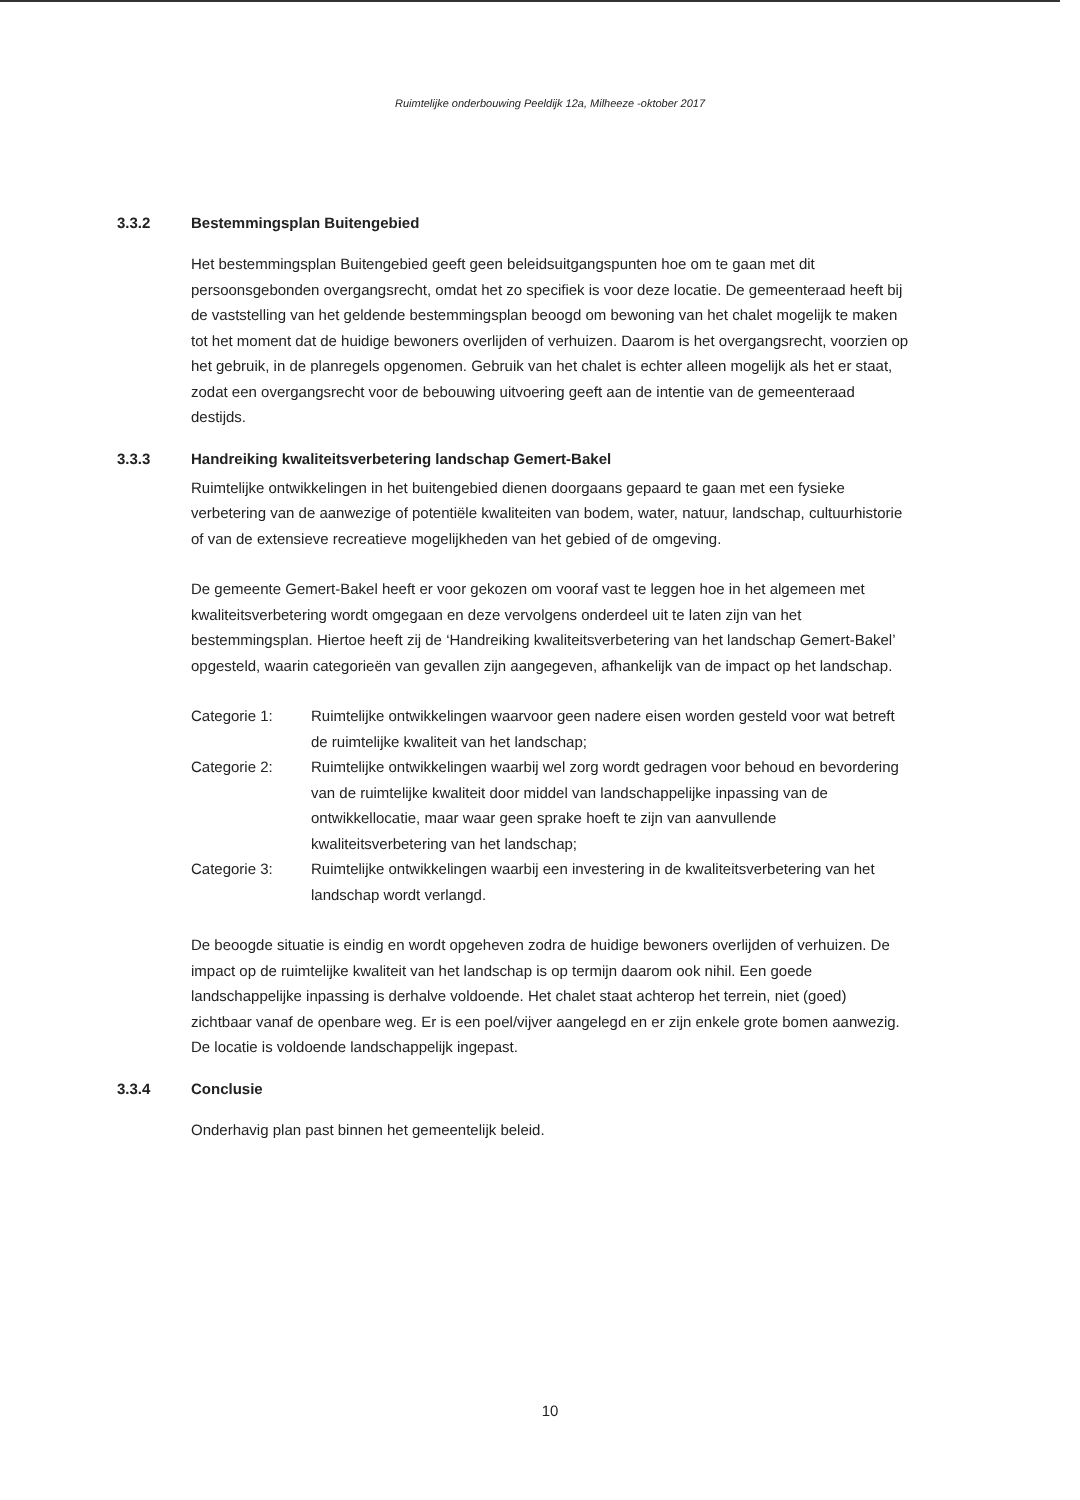Ruimtelijke onderbouwing Peeldijk 12a, Milheeze -oktober 2017
3.3.2 Bestemmingsplan Buitengebied
Het bestemmingsplan Buitengebied geeft geen beleidsuitgangspunten hoe om te gaan met dit persoonsgebonden overgangsrecht, omdat het zo specifiek is voor deze locatie. De gemeenteraad heeft bij de vaststelling van het geldende bestemmingsplan beoogd om bewoning van het chalet mogelijk te maken tot het moment dat de huidige bewoners overlijden of verhuizen. Daarom is het overgangsrecht, voorzien op het gebruik, in de planregels opgenomen. Gebruik van het chalet is echter alleen mogelijk als het er staat, zodat een overgangsrecht voor de bebouwing uitvoering geeft aan de intentie van de gemeenteraad destijds.
3.3.3 Handreiking kwaliteitsverbetering landschap Gemert-Bakel
Ruimtelijke ontwikkelingen in het buitengebied dienen doorgaans gepaard te gaan met een fysieke verbetering van de aanwezige of potentiële kwaliteiten van bodem, water, natuur, landschap, cultuurhistorie of van de extensieve recreatieve mogelijkheden van het gebied of de omgeving.
De gemeente Gemert-Bakel heeft er voor gekozen om vooraf vast te leggen hoe in het algemeen met kwaliteitsverbetering wordt omgegaan en deze vervolgens onderdeel uit te laten zijn van het bestemmingsplan. Hiertoe heeft zij de ‘Handreiking kwaliteitsverbetering van het landschap Gemert-Bakel’ opgesteld, waarin categorieën van gevallen zijn aangegeven, afhankelijk van de impact op het landschap.
Categorie 1: Ruimtelijke ontwikkelingen waarvoor geen nadere eisen worden gesteld voor wat betreft de ruimtelijke kwaliteit van het landschap;
Categorie 2: Ruimtelijke ontwikkelingen waarbij wel zorg wordt gedragen voor behoud en bevordering van de ruimtelijke kwaliteit door middel van landschappelijke inpassing van de ontwikkellocatie, maar waar geen sprake hoeft te zijn van aanvullende kwaliteitsverbetering van het landschap;
Categorie 3: Ruimtelijke ontwikkelingen waarbij een investering in de kwaliteitsverbetering van het landschap wordt verlangd.
De beoogde situatie is eindig en wordt opgeheven zodra de huidige bewoners overlijden of verhuizen. De impact op de ruimtelijke kwaliteit van het landschap is op termijn daarom ook nihil. Een goede landschappelijke inpassing is derhalve voldoende. Het chalet staat achterop het terrein, niet (goed) zichtbaar vanaf de openbare weg. Er is een poel/vijver aangelegd en er zijn enkele grote bomen aanwezig. De locatie is voldoende landschappelijk ingepast.
3.3.4 Conclusie
Onderhavig plan past binnen het gemeentelijk beleid.
10